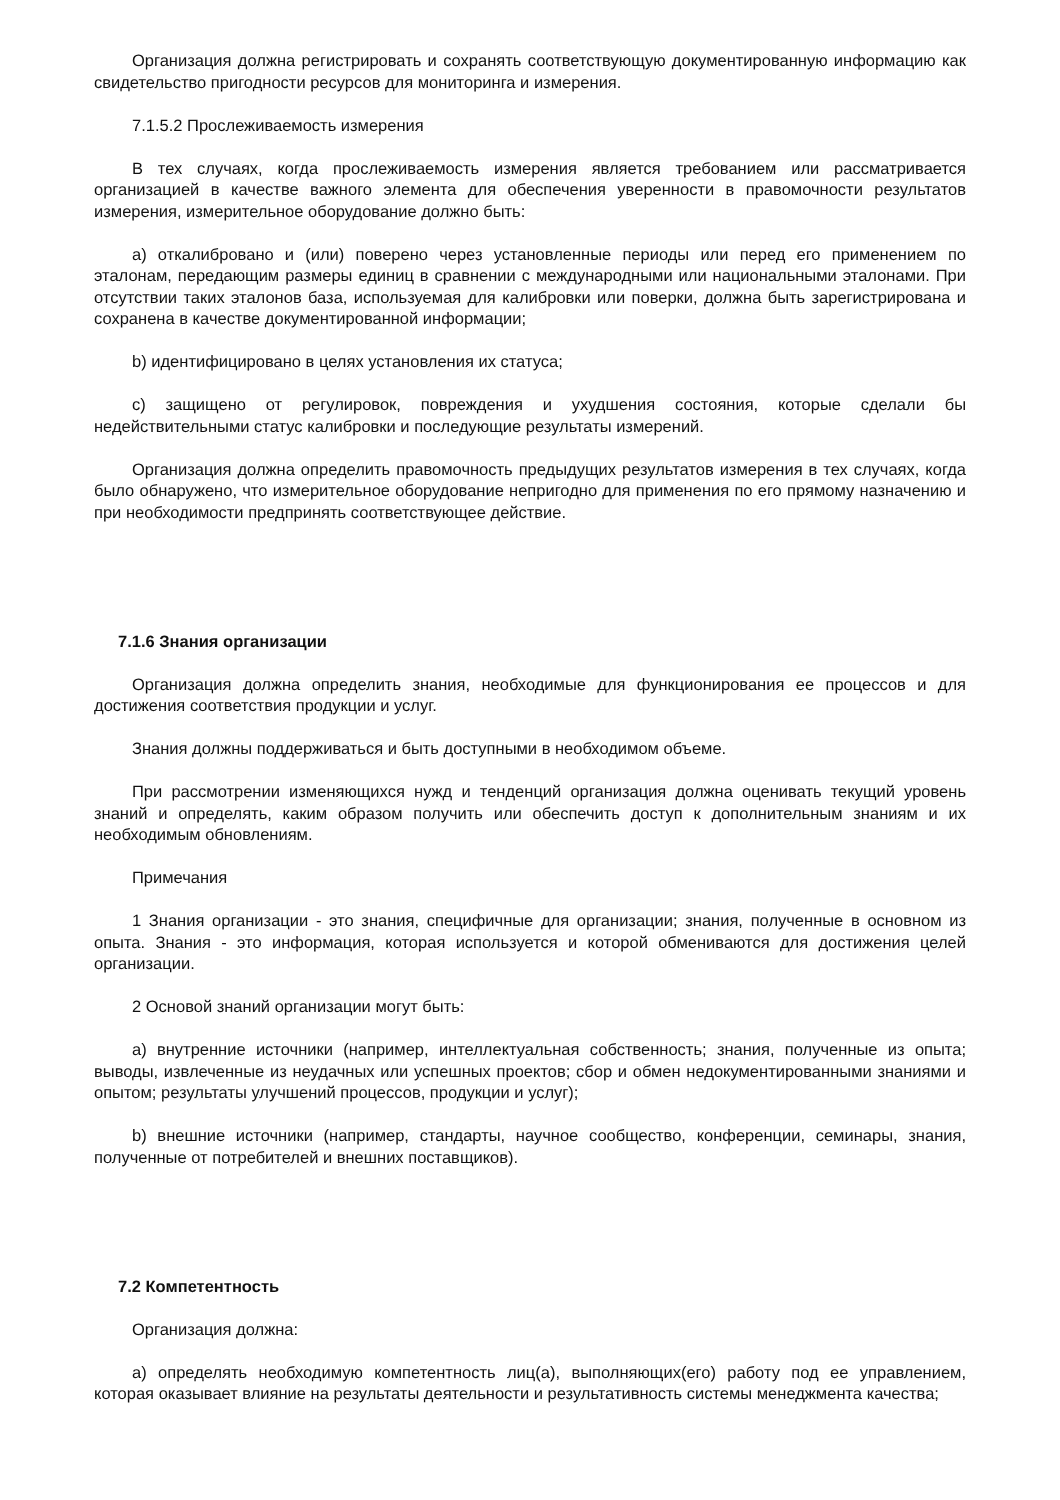Организация должна регистрировать и сохранять соответствующую документированную информацию как свидетельство пригодности ресурсов для мониторинга и измерения.
7.1.5.2 Прослеживаемость измерения
В тех случаях, когда прослеживаемость измерения является требованием или рассматривается организацией в качестве важного элемента для обеспечения уверенности в правомочности результатов измерения, измерительное оборудование должно быть:
a) откалибровано и (или) поверено через установленные периоды или перед его применением по эталонам, передающим размеры единиц в сравнении с международными или национальными эталонами. При отсутствии таких эталонов база, используемая для калибровки или поверки, должна быть зарегистрирована и сохранена в качестве документированной информации;
b) идентифицировано в целях установления их статуса;
c) защищено от регулировок, повреждения и ухудшения состояния, которые сделали бы недействительными статус калибровки и последующие результаты измерений.
Организация должна определить правомочность предыдущих результатов измерения в тех случаях, когда было обнаружено, что измерительное оборудование непригодно для применения по его прямому назначению и при необходимости предпринять соответствующее действие.
7.1.6 Знания организации
Организация должна определить знания, необходимые для функционирования ее процессов и для достижения соответствия продукции и услуг.
Знания должны поддерживаться и быть доступными в необходимом объеме.
При рассмотрении изменяющихся нужд и тенденций организация должна оценивать текущий уровень знаний и определять, каким образом получить или обеспечить доступ к дополнительным знаниям и их необходимым обновлениям.
Примечания
1 Знания организации - это знания, специфичные для организации; знания, полученные в основном из опыта. Знания - это информация, которая используется и которой обмениваются для достижения целей организации.
2 Основой знаний организации могут быть:
a) внутренние источники (например, интеллектуальная собственность; знания, полученные из опыта; выводы, извлеченные из неудачных или успешных проектов; сбор и обмен недокументированными знаниями и опытом; результаты улучшений процессов, продукции и услуг);
b) внешние источники (например, стандарты, научное сообщество, конференции, семинары, знания, полученные от потребителей и внешних поставщиков).
7.2 Компетентность
Организация должна:
a) определять необходимую компетентность лиц(а), выполняющих(его) работу под ее управлением, которая оказывает влияние на результаты деятельности и результативность системы менеджмента качества;